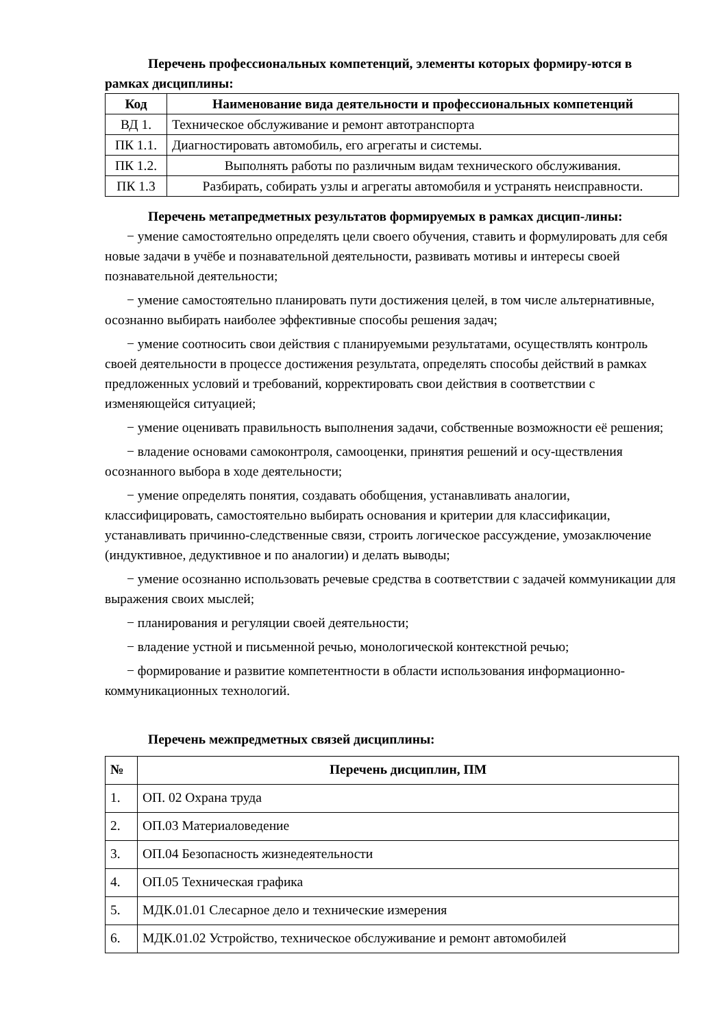Перечень профессиональных компетенций, элементы которых формиру-ются в рамках дисциплины:
| Код | Наименование вида деятельности и профессиональных компетенций |
| --- | --- |
| ВД 1. | Техническое обслуживание и ремонт автотранспорта |
| ПК 1.1. | Диагностировать автомобиль, его агрегаты и системы. |
| ПК 1.2. | Выполнять работы по различным видам технического обслуживания. |
| ПК 1.3 | Разбирать, собирать узлы и агрегаты автомобиля и устранять неисправности. |
Перечень метапредметных результатов формируемых в рамках дисцип-лины:
− умение самостоятельно определять цели своего обучения, ставить и формулировать для себя новые задачи в учёбе и познавательной деятельности, развивать мотивы и интересы своей познавательной деятельности;
− умение самостоятельно планировать пути достижения целей, в том числе альтернативные, осознанно выбирать наиболее эффективные способы решения задач;
− умение соотносить свои действия с планируемыми результатами, осуществлять контроль своей деятельности в процессе достижения результата, определять способы действий в рамках предложенных условий и требований, корректировать свои действия в соответствии с изменяющейся ситуацией;
− умение оценивать правильность выполнения задачи, собственные возможности её решения;
− владение основами самоконтроля, самооценки, принятия решений и осу-ществления осознанного выбора в ходе деятельности;
− умение определять понятия, создавать обобщения, устанавливать аналогии, классифицировать, самостоятельно выбирать основания и критерии для классификации, устанавливать причинно-следственные связи, строить логическое рассуждение, умозаключение (индуктивное, дедуктивное и по аналогии) и делать выводы;
− умение осознанно использовать речевые средства в соответствии с задачей коммуникации для выражения своих мыслей;
− планирования и регуляции своей деятельности;
− владение устной и письменной речью, монологической контекстной речью;
− формирование и развитие компетентности в области использования информационно-коммуникационных технологий.
Перечень межпредметных связей дисциплины:
| № | Перечень дисциплин, ПМ |
| --- | --- |
| 1. | ОП. 02 Охрана труда |
| 2. | ОП.03 Материаловедение |
| 3. | ОП.04 Безопасность жизнедеятельности |
| 4. | ОП.05 Техническая графика |
| 5. | МДК.01.01 Слесарное дело и технические измерения |
| 6. | МДК.01.02 Устройство, техническое обслуживание и ремонт автомобилей |